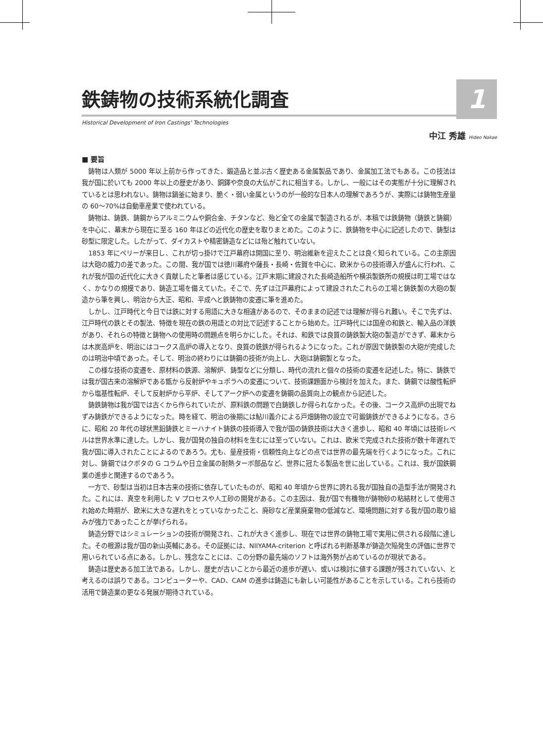1
鉄鋳物の技術系統化調査
Historical Development of Iron Castings' Technologies
中江 秀雄 Hideo Nakae
■ 要旨
鋳物は人類が 5000 年以上前から作ってきた、鍛造品と並ぶ古く歴史ある金属製品であり、金属加工法でもある。この技法は我が国に於いても 2000 年以上の歴史があり、銅鐸や奈良の大仏がこれに相当する。しかし、一般にはその実態が十分に理解されているとは思われない。鋳物は鍋釜に始まり、脆く・弱い金属というのが一般的な日本人の理解であろうが、実際には鋳物生産量の 60〜70%は自動車産業で使われている。
鋳物は、鋳鉄、鋳鋼からアルミニウムや銅合金、チタンなど、殆ど全ての金属で製造されるが、本稿では鉄鋳物（鋳鉄と鋳鋼）を中心に、幕末から現在に至る 160 年ほどの近代化の歴史を取りまとめた。このように、鉄鋳物を中心に記述したので、鋳型は砂型に限定した。したがって、ダイカストや精密鋳造などには殆ど触れていない。
1853 年にペリーが来日し、これが切っ掛けで江戸幕府は開国に至り、明治維新を迎えたことは良く知られている。この主原因は大砲の威力の差であった。この間、我が国では徳川幕府や薩長・長崎・佐賀を中心に、欧米からの技術導入が盛んに行われ、これが我が国の近代化に大きく貢献したと筆者は感じている。江戸末期に建設された長崎造船所や横浜製鉄所の規模は町工場ではなく、かなりの規模であり、鋳造工場を備えていた。そこで、先ずは江戸幕府によって建設されたこれらの工場と鋳鉄製の大砲の製造から筆を興し、明治から大正、昭和、平成へと鉄鋳物の変遷に筆を進めた。
しかし、江戸時代と今日では鉄に対する用語に大きな相違があるので、そのままの記述では理解が得られ難い。そこで先ずは、江戸時代の鉄とその製法、特徴を現在の鉄の用語との対比で記述することから始めた。江戸時代には国産の和鉄と、輸入品の洋鉄があり、それらの特徴と鋳物への使用時の問題点を明らかにした。それは、和鉄では良質の鋳鉄製大砲の製造ができず、幕末からは木炭高炉を、明治にはコークス高炉の導入となり、良質の銑鉄が得られるようになった。これが原因で鋳鉄製の大砲が完成したのは明治中頃であった。そして、明治の終わりには鋳鋼の技術が向上し、大砲は鋳鋼製となった。
この様な技術の変遷を、原材料の鉄源、溶解炉、鋳型などに分類し、時代の流れと個々の技術の変遷を記述した。特に、鋳鉄では我が国古来の溶解炉である甑から反射炉やキュポラへの変遷について、技術課題面から検討を加えた。また、鋳鋼では酸性転炉から塩基性転炉、そして反射炉から平炉、そしてアーク炉への変遷を鋳鋼の品質向上の観点から記述した。
鋳鉄鋳物は我が国では古くから作られていたが、原料鉄の問題で白鋳鉄しか得られなかった。その後、コークス高炉の出現でねずみ鋳鉄ができるようになった。時を経て、明治の後期には鮎川義介による戸畑鋳物の設立で可鍛鋳鉄ができるようになる。さらに、昭和 20 年代の球状黒鉛鋳鉄とミーハナイト鋳鉄の技術導入で我が国の鋳鉄技術は大きく進歩し、昭和 40 年頃には技術レベルは世界水準に達した。しかし、我が国発の独自の材料を生むには至っていない。これは、欧米で完成された技術が数十年遅れで我が国に導入されたことによるのであろう。尤も、量産技術・信頼性向上などの点では世界の最先端を行くようになった。これに対し、鋳鋼ではクボタの G コラムや日立金属の耐熱ターボ部品など、世界に冠たる製品を世に出している。これは、我が国鉄鋼業の進歩と関連するのであろう。
一方で、砂型は当初は日本古来の技術に依存していたものが、昭和 40 年頃から世界に誇れる我が国独自の造型手法が開発された。これには、真空を利用した V プロセスや人工砂の開発がある。この主因は、我が国で有機物が鋳物砂の粘結材として使用され始めた時期が、欧米に大きな遅れをとっていなかったこと、廃砂など産業廃棄物の低減など、環境問題に対する我が国の取り組みが強力であったことが挙げられる。
鋳造分野ではシミュレーションの技術が開発され、これが大きく進歩し、現在では世界の鋳物工場で実用に供される段階に達した。その根源は我が国の新山英輔にある。その証拠には、NIIYAMA-criterion と呼ばれる判断基準が鋳造欠陥発生の評価に世界で用いられている点にある。しかし、残念なことには、この分野の最先端のソフトは海外勢が占めているのが現状である。
鋳造は歴史ある加工法である。しかし、歴史が古いことから最近の進歩が遅い、或いは検討に値する課題が残されていない、と考えるのは誤りである。コンピューターや、CAD、CAM の進歩は鋳造にも新しい可能性があることを示している。これら技術の活用で鋳造業の更なる発展が期待されている。